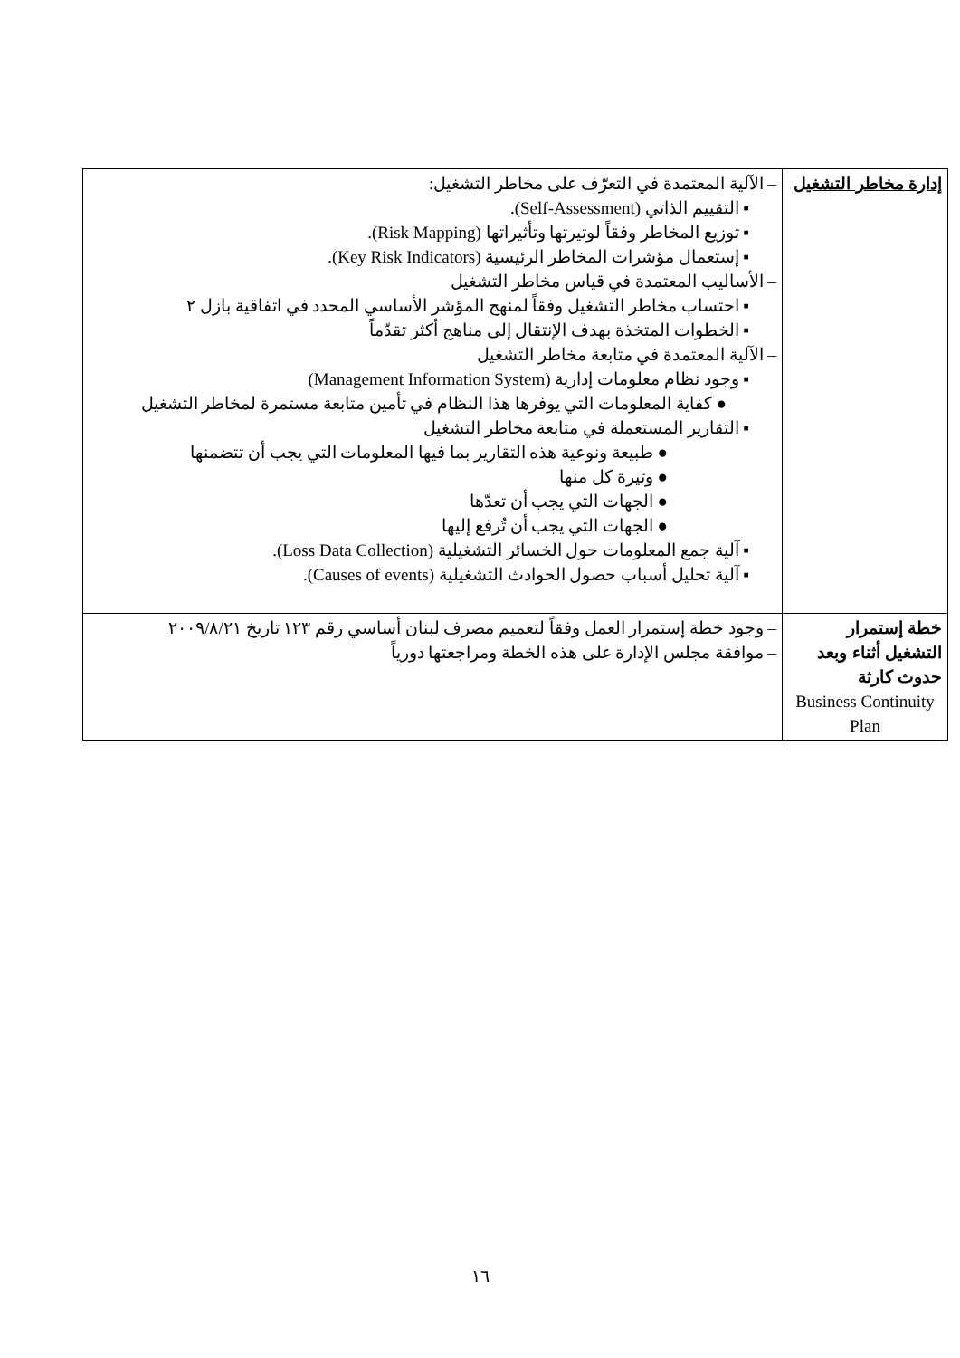| إدارة مخاطر التشغيل | – الآلية المعتمدة في التعرّف على مخاطر التشغيل: ▪ التقييم الذاتي (Self-Assessment). ▪ توزيع المخاطر وفقاً لوتيرتها وتأثيراتها (Risk Mapping). ▪ إستعمال مؤشرات المخاطر الرئيسية (Key Risk Indicators). – الأساليب المعتمدة في قياس مخاطر التشغيل ▪ احتساب مخاطر التشغيل وفقاً لمنهج المؤشر الأساسي المحدد في اتفاقية بازل ٢ ▪ الخطوات المتخذة بهدف الإنتقال إلى مناهج أكثر تقدّماً – الآلية المعتمدة في متابعة مخاطر التشغيل ▪ وجود نظام معلومات إدارية (Management Information System) ● كفاية المعلومات التي يوفرها هذا النظام في تأمين متابعة مستمرة لمخاطر التشغيل ▪ التقارير المستعملة في متابعة مخاطر التشغيل ● طبيعة ونوعية هذه التقارير بما فيها المعلومات التي يجب أن تتضمنها ● وتيرة كل منها ● الجهات التي يجب أن تعدّها ● الجهات التي يجب أن تُرفع إليها ▪ آلية جمع المعلومات حول الخسائر التشغيلية (Loss Data Collection). ▪ آلية تحليل أسباب حصول الحوادث التشغيلية (Causes of events). |
| خطة إستمرار التشغيل أثناء وبعد حدوث كارثة Business Continuity Plan | – وجود خطة إستمرار العمل وفقاً لتعميم مصرف لبنان أساسي رقم ١٢٣ تاريخ ٢٠٠٩/٨/٢١ – موافقة مجلس الإدارة على هذه الخطة ومراجعتها دورياً |
١٦